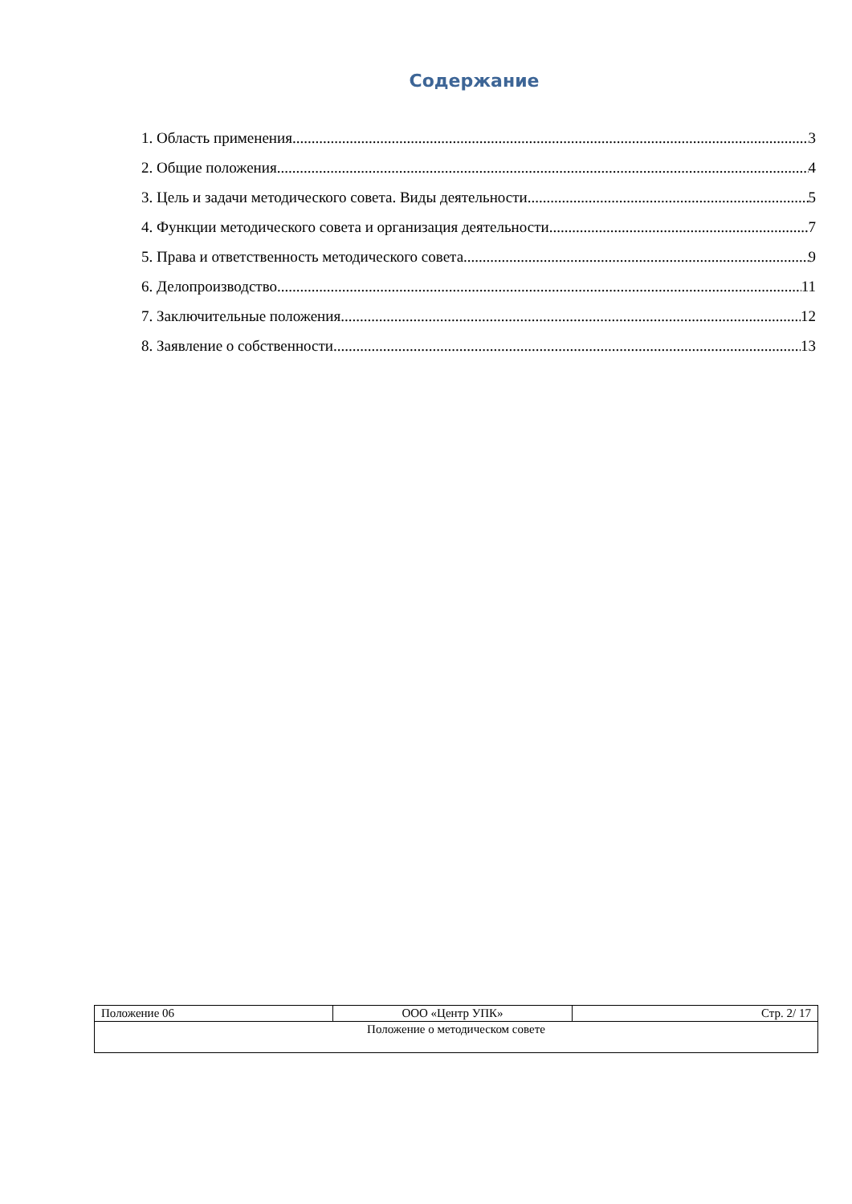Содержание
1. Область применения 3
2. Общие положения 4
3. Цель и задачи методического совета. Виды деятельности 5
4. Функции методического совета и организация деятельности 7
5. Права и ответственность методического совета 9
6. Делопроизводство 11
7. Заключительные положения 12
8. Заявление о собственности 13
| Положение 06 | ООО «Центр УПК» | Стр. 2/ 17 |
| Положение о методическом совете | | |